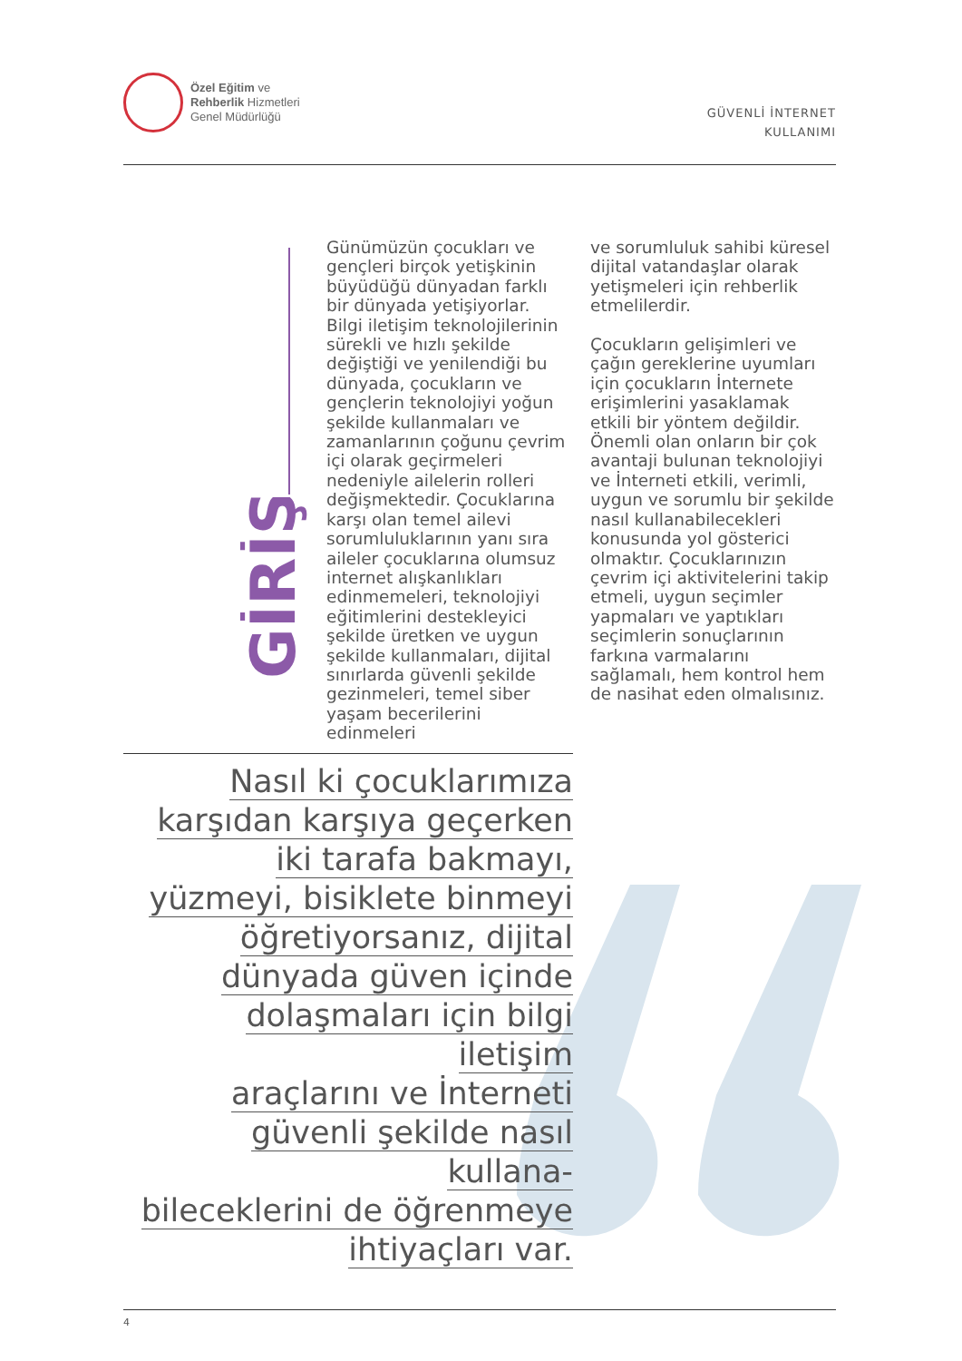Özel Eğitim ve
Rehberlik Hizmetleri
Genel Müdürlüğü
GÜVENLİ İNTERNET
KULLANIMI
GİRİŞ
Günümüzün çocukları ve gençleri birçok yetişkinin büyüdüğü dünyadan farklı bir dünyada yetişiyorlar. Bilgi iletişim teknolojilerinin sürekli ve hızlı şekilde değiştiği ve yenilendiği bu dünyada, çocukların ve gençlerin teknolojiyi yoğun şekilde kullanmaları ve zamanlarının çoğunu çevrim içi olarak geçirmeleri nedeniyle ailelerin rolleri değişmektedir. Çocuklarına karşı olan temel ailevi sorumluluklarının yanı sıra aileler çocuklarına olumsuz internet alışkanlıkları edinmemeleri, teknolojiyi eğitimlerini destekleyici şekilde üretken ve uygun şekilde kullanmaları, dijital sınırlarda güvenli şekilde gezinmeleri, temel siber yaşam becerilerini edinmeleri
ve sorumluluk sahibi küresel dijital vatandaşlar olarak yetişmeleri için rehberlik etmelilerdir.
Çocukların gelişimleri ve çağın gereklerine uyumları için çocukların İnternete erişimlerini yasaklamak etkili bir yöntem değildir. Önemli olan onların bir çok avantaji bulunan teknolojiyi ve İnterneti etkili, verimli, uygun ve sorumlu bir şekilde nasıl kullanabilecekleri konusunda yol gösterici olmaktır. Çocuklarınızın çevrim içi aktivitelerini takip etmeli, uygun seçimler yapmaları ve yaptıkları seçimlerin sonuçlarının farkına varmalarını sağlamalı, hem kontrol hem de nasihat eden olmalısınız.
Nasıl ki çocuklarımıza
karşıdan karşıya geçerken
iki tarafa bakmayı,
yüzmeyi, bisiklete binmeyi
öğretiyorsanız, dijital
dünyada güven içinde
dolaşmaları için bilgi iletişim
araçlarını ve İnterneti
güvenli şekilde nasıl kullana-
bileceklerini de öğrenmeye
ihtiyaçları var.
4